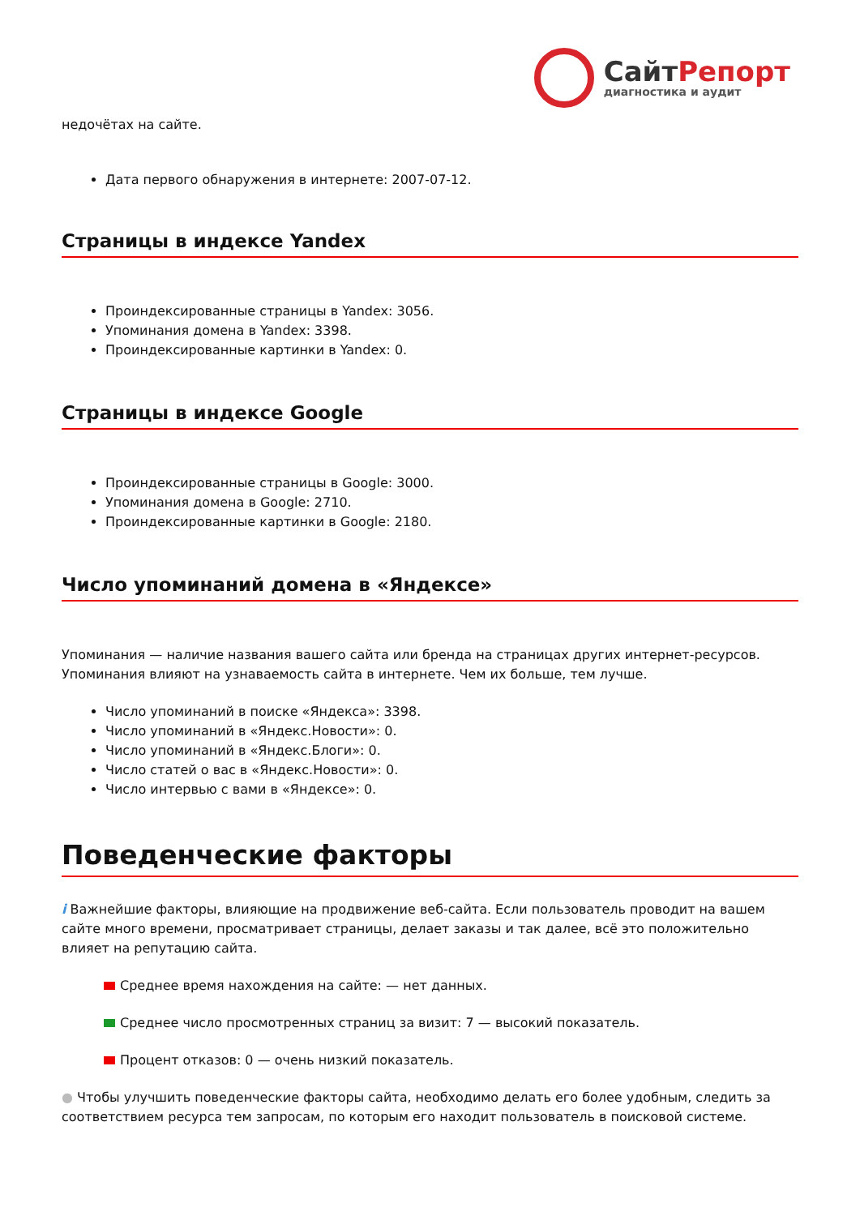Сайт Репорт
диагностика и аудит
недочётах на сайте.
Дата первого обнаружения в интернете: 2007-07-12.
Страницы в индексе Yandex
Проиндексированные страницы в Yandex: 3056.
Упоминания домена в Yandex: 3398.
Проиндексированные картинки в Yandex: 0.
Страницы в индексе Google
Проиндексированные страницы в Google: 3000.
Упоминания домена в Google: 2710.
Проиндексированные картинки в Google: 2180.
Число упоминаний домена в «Яндексе»
Упоминания — наличие названия вашего сайта или бренда на страницах других интернет-ресурсов. Упоминания влияют на узнаваемость сайта в интернете. Чем их больше, тем лучше.
Число упоминаний в поиске «Яндекса»: 3398.
Число упоминаний в «Яндекс.Новости»: 0.
Число упоминаний в «Яндекс.Блоги»: 0.
Число статей о вас в «Яндекс.Новости»: 0.
Число интервью с вами в «Яндексе»: 0.
Поведенческие факторы
i Важнейшие факторы, влияющие на продвижение веб-сайта. Если пользователь проводит на вашем сайте много времени, просматривает страницы, делает заказы и так далее, всё это положительно влияет на репутацию сайта.
Среднее время нахождения на сайте: — нет данных.
Среднее число просмотренных страниц за визит: 7 — высокий показатель.
Процент отказов: 0 — очень низкий показатель.
● Чтобы улучшить поведенческие факторы сайта, необходимо делать его более удобным, следить за соответствием ресурса тем запросам, по которым его находит пользователь в поисковой системе.